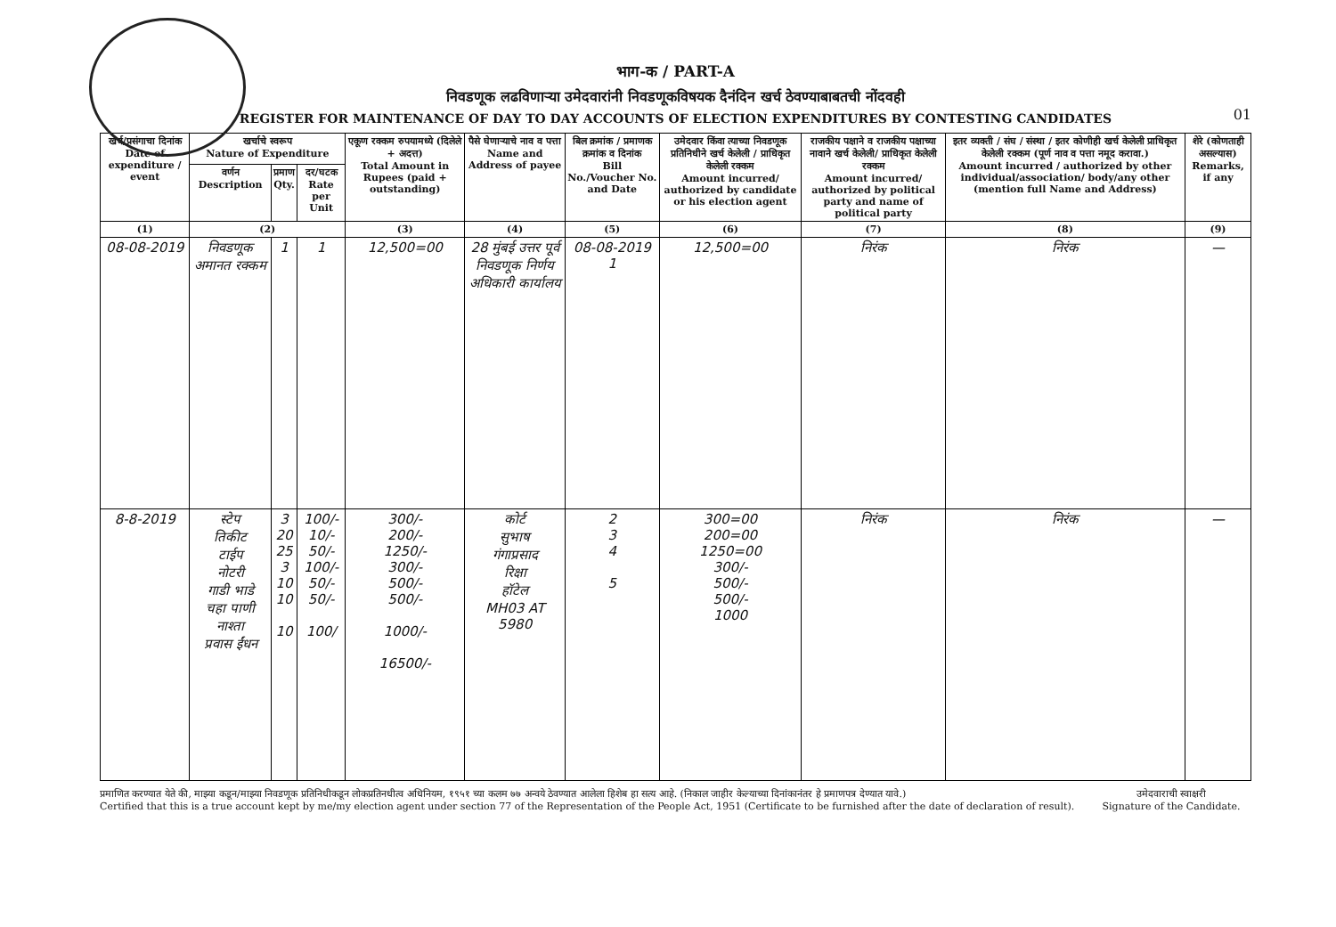भाग-क / PART-A
निवडणूक लढविणाऱ्या उमेदवारांनी निवडणूकविषयक दैनंदिन खर्च ठेवण्याबाबतची नोंदवही
REGISTER FOR MAINTENANCE OF DAY TO DAY ACCOUNTS OF ELECTION EXPENDITURES BY CONTESTING CANDIDATES
01
| खर्च/प्रसंगाचा दिनांक Date of expenditure / event | खर्चाचे स्वरूप Nature of Expenditure | | | एकूण रक्कम रुपयामध्ये (दिलेले + अदत्त) Total Amount in Rupees (paid + outstanding) | पैसे घेणाऱ्याचे नाव व पत्ता Name and Address of payee | बिल क्रमांक / प्रमाणक क्रमांक व दिनांक Bill No./Voucher No. and Date | उमेदवार किंवा त्याच्या निवडणूक प्रतिनिधीने खर्च केलेली / प्राधिकृत केलेली रक्कम Amount incurred/ authorized by candidate or his election agent | राजकीय पक्षाने व राजकीय पक्षाच्या नावाने खर्च केलेली/ प्राधिकृत केलेली रक्कम Amount incurred/ authorized by political party and name of political party | इतर व्यक्ती / संघ / संस्था / इतर कोणीही खर्च केलेली प्राधिकृत केलेली रक्कम (पूर्ण नाव व पत्ता नमूद करावा.) Amount incurred / authorized by other individual/association/ body/any other (mention full Name and Address) | शेरे (कोणताही असल्यास) Remarks, if any |
| --- | --- | --- | --- | --- | --- | --- | --- | --- | --- | --- |
| | वर्णन Description | प्रमाण Qty. | दर/घटक Rate per Unit | | | | | | | |
| (1) | (2) | | | (3) | (4) | (5) | (6) | (7) | (8) | (9) |
| 08-08-2019 | निवडणूक अमानत रक्कम | 1 | 1 | 12,500=00 | 28 मुंबई उत्तर पूर्व निवडणूक निर्णय अधिकारी कार्यालय | 08-08-2019 1 | 12,500=00 | निरंक | निरंक | — |
| 8-8-2019 | स्टेप तिकीट टाईप नोटरी गाडी भाडे चहा पाणी नाश्ता प्रवास ईंधन | 3 20 25 3 10 10 10 | 100/- 10/- 50/- 100/- 50/- 50/- 100/ | 300/- 200/- 1250/- 300/- 500/- 500/- 1000/- 16500/- | कोर्ट सुभाष गंगाप्रसाद रिक्षा हॉटेल MH03 AT 5980 | 2 3 4 5 | 300=00 200=00 1250=00 300/- 500/- 500/- 1000 | निरंक | निरंक | — |
प्रमाणित करण्यात येते की, माझ्या कडून/माझ्या निवडणूक प्रतिनिधीकडून लोकप्रतिनधीत्व अधिनियम, १९५१ च्या कलम ७७ अन्वये ठेवण्यात आलेला हिशेब हा सत्य आहे. (निकाल जाहीर केल्याच्या दिनांकानंतर हे प्रमाणपत्र देण्यात यावे.)
Certified that this is a true account kept by me/my election agent under section 77 of the Representation of the People Act, 1951 (Certificate to be furnished after the date of declaration of result).
उमेदवाराची स्वाक्षरी
Signature of the Candidate.